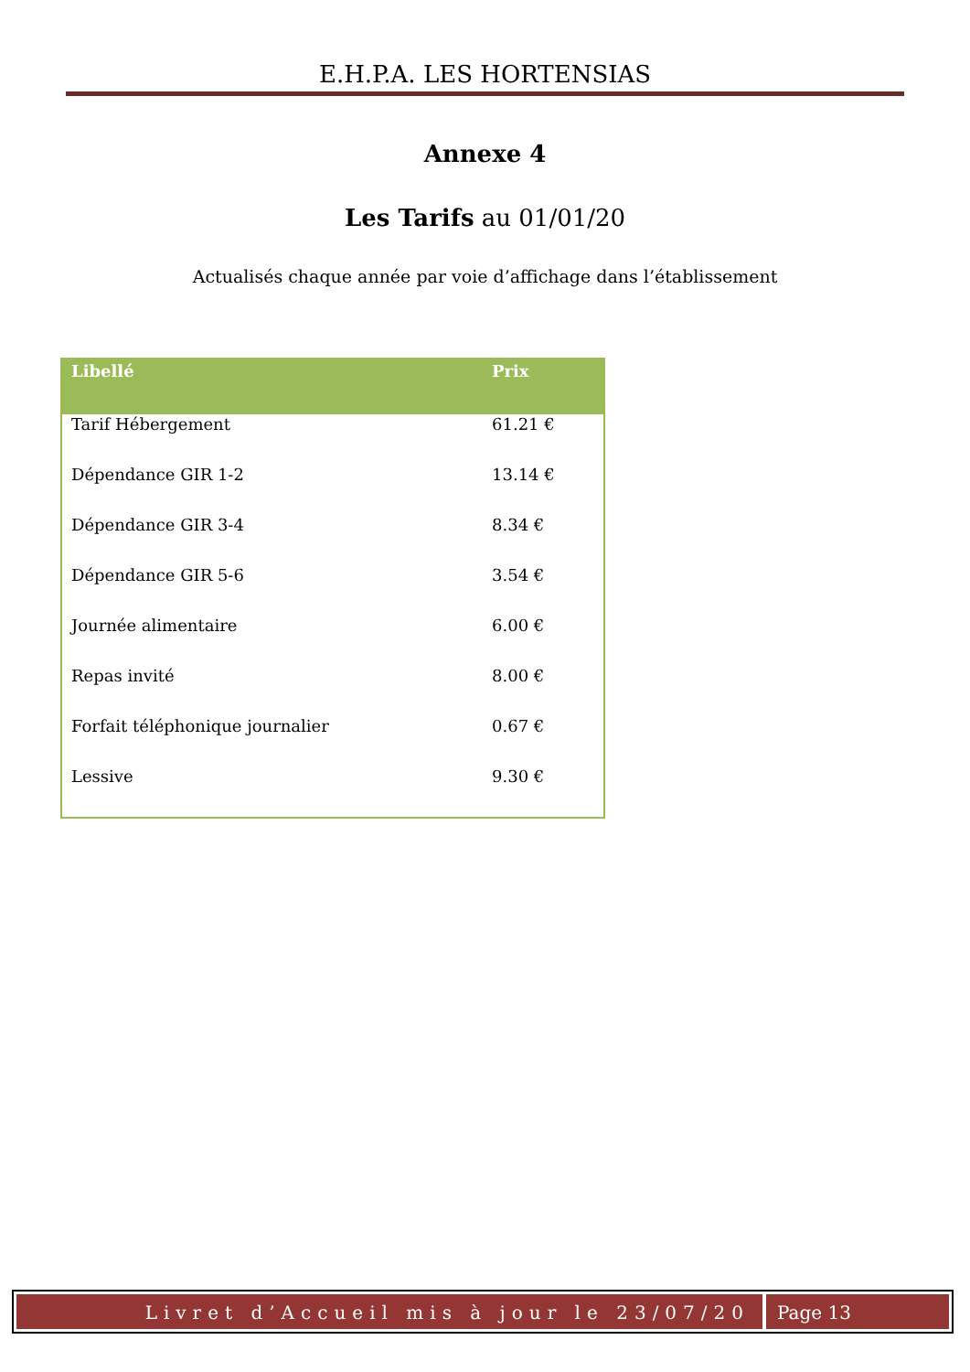E.H.P.A. LES HORTENSIAS
Annexe 4
Les Tarifs au 01/01/20
Actualisés chaque année par voie d’affichage dans l’établissement
| Libellé | Prix |
| --- | --- |
| Tarif Hébergement | 61.21 € |
| Dépendance GIR 1-2 | 13.14 € |
| Dépendance GIR 3-4 | 8.34 € |
| Dépendance GIR 5-6 | 3.54 € |
| Journée alimentaire | 6.00 € |
| Repas invité | 8.00 € |
| Forfait téléphonique journalier | 0.67 € |
| Lessive | 9.30 € |
Livret d’Accueil mis à jour le 23/07/20
Page 13